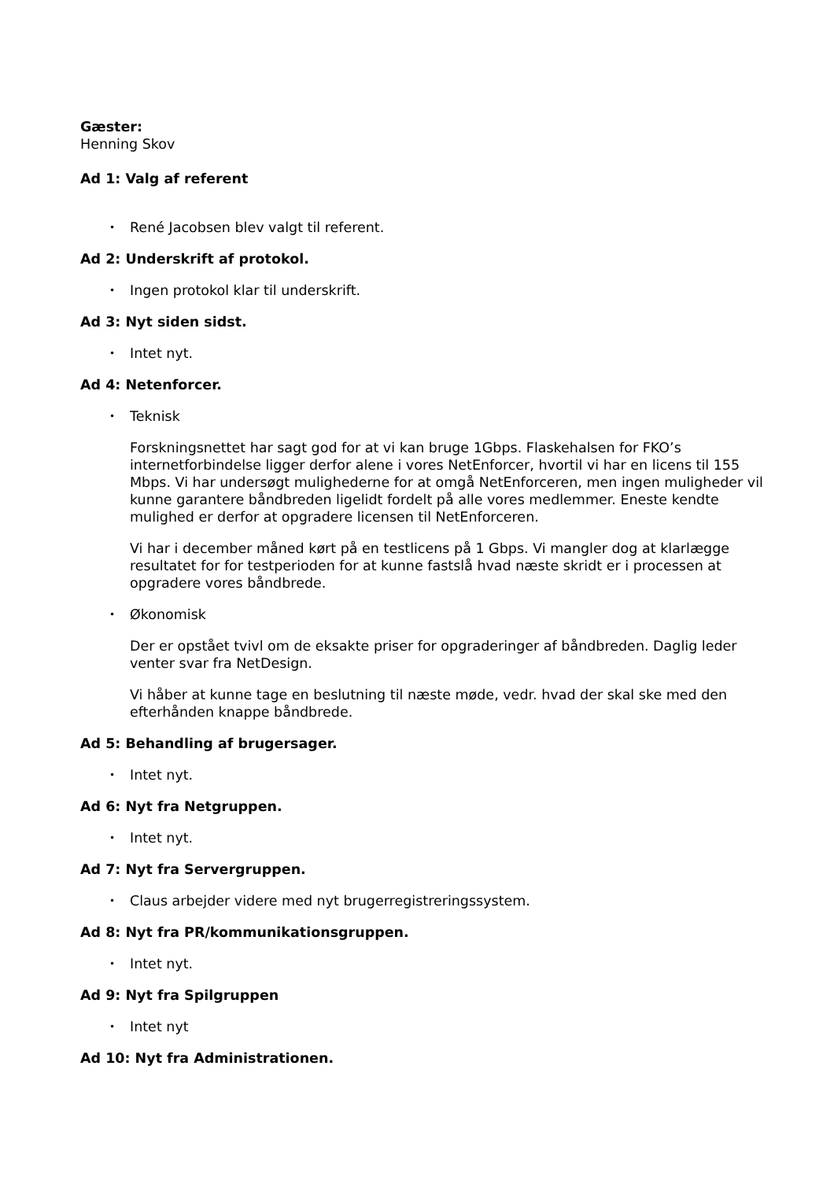Gæster:
Henning Skov
Ad 1: Valg af referent
• René Jacobsen blev valgt til referent.
Ad 2: Underskrift af protokol.
• Ingen protokol klar til underskrift.
Ad 3: Nyt siden sidst.
• Intet nyt.
Ad 4: Netenforcer.
• Teknisk
Forskningsnettet har sagt god for at vi kan bruge 1Gbps. Flaskehalsen for FKO’s internetforbindelse ligger derfor alene i vores NetEnforcer, hvortil vi har en licens til 155 Mbps. Vi har undersøgt mulighederne for at omgå NetEnforceren, men ingen muligheder vil kunne garantere båndbreden ligelidt fordelt på alle vores medlemmer. Eneste kendte mulighed er derfor at opgradere licensen til NetEnforceren.
Vi har i december måned kørt på en testlicens på 1 Gbps. Vi mangler dog at klarlægge resultatet for for testperioden for at kunne fastslå hvad næste skridt er i processen at opgradere vores båndbrede.
• Økonomisk
Der er opstået tvivl om de eksakte priser for opgraderinger af båndbreden. Daglig leder venter svar fra NetDesign.
Vi håber at kunne tage en beslutning til næste møde, vedr. hvad der skal ske med den efterhånden knappe båndbrede.
Ad 5: Behandling af brugersager.
• Intet nyt.
Ad 6: Nyt fra Netgruppen.
• Intet nyt.
Ad 7: Nyt fra Servergruppen.
• Claus arbejder videre med nyt brugerregistreringssystem.
Ad 8: Nyt fra PR/kommunikationsgruppen.
• Intet nyt.
Ad 9: Nyt fra Spilgruppen
• Intet nyt
Ad 10: Nyt fra Administrationen.